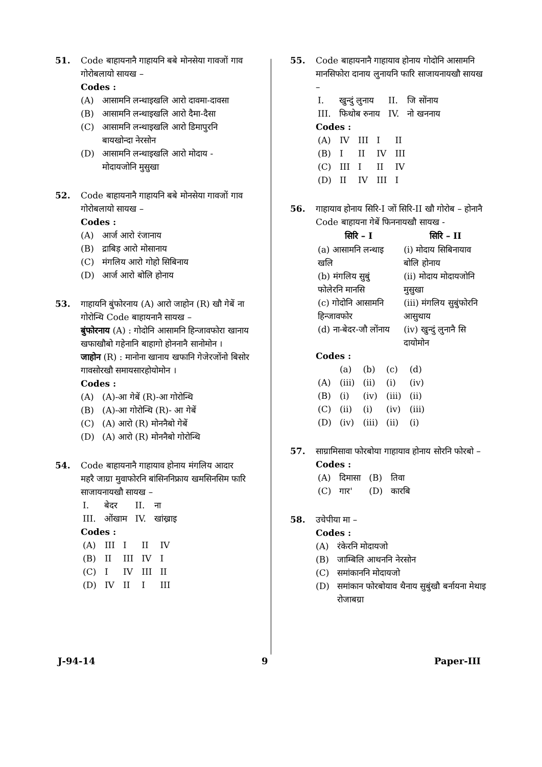51. Code बाहायनानै गाहायनि बबे मोनसेया गावजों गाव गोरोबलायो सायख –
Codes :
(A) आसामनि लन्थाइखलि आरो दावमा-दावसा
(B) आसामनि लन्थाइखलि आरो दैमा-दैसा
(C) आसामनि लन्थाइखलि आरो डिमापुरनि बायखोन्दा नेरसोन
(D) आसामनि लन्थाइखलि आरो मोदाय - मोदायजोनि मुसुखा
52. Code बाहायनानै गाहायनि बबे मोनसेया गावजों गाव गोरोबलायो सायख –
Codes :
(A) आर्ज आरो रंजानाय
(B) द्राबिड़ आरो मोसानाय
(C) मंगलिय आरो गोहो सिबिनाय
(D) आर्ज आरो बोलि होनाय
53. गाहायनि बुंफोरनाय (A) आरो जाहोन (R) खौ गेबें ना गोरोन्थि Code बाहायनानै सायख –
बुंफोरनाय (A) : गोदोनि आसामनि हिन्जावफोरा खानाय खफाखौबो गहेनानि बाहागो होननानै सानोमोन ।
जाहोन (R) : मानोना खानाय खफानि गेजेरजोंनो बिसोर गावसोरखौ समायसारहोयोमोन ।
Codes :
(A) (A)-आ गेबें (R)-आ गोरोन्थि
(B) (A)-आ गोरोन्थि (R)- आ गेबें
(C) (A) आरो (R) मोननैबो गेबें
(D) (A) आरो (R) मोननैबो गोरोन्थि
54. Code बाहायनानै गाहायाव होनाय मंगलिय आदार महरै जाग्रा मुवाफोरनि बांसिननिफ्राय खमसिनसिम फारि साजायनायखौ सायख –
| I. | बेदर | II. | ना |
| III. | ओंखाम | IV. | खांख्राइ |
Codes :
| (A) | III | I | II | IV |
| (B) | II | III | IV | I |
| (C) | I | IV | III | II |
| (D) | IV | II | I | III |
55. Code बाहायनानै गाहायाव होनाय गोदोनि आसामनि मानसिफोरा दानाय लुनायनि फारि साजायनायखौ सायख –
| I. | खुन्दुं लुनाय | II. | जि सोंनाय |
| III. | फिथोब रुनाय | IV. | नो खननाय |
Codes :
| (A) | IV | III | I | II |
| (B) | I | II | IV | III |
| (C) | III | I | II | IV |
| (D) | II | IV | III | I |
56. गाहायाव होनाय सिरि-I जों सिरि-II खौ गोरोब – होनानै Code बाहायना गेबें फिननायखौ सायख -
| सिरि – I | सिरि – II |
| --- | --- |
| (a) आसामनि लन्थाइ खलि | (i) मोदाय सिबिनायाव बोलि होनाय |
| (b) मंगलिय सुबुं फोलेरनि मानसि | (ii) मोदाय मोदायजोनि मुसुखा |
| (c) गोदोनि आसामनि हिन्जावफोर | (iii) मंगलिय सुबुंफोरनि आसुथाय |
| (d) ना-बेदर-जौ लोंनाय | (iv) खुन्दुं लुनानै सि दायोमोन |
Codes :
| | (a) | (b) | (c) | (d) |
| (A) | (iii) | (ii) | (i) | (iv) |
| (B) | (i) | (iv) | (iii) | (ii) |
| (C) | (ii) | (i) | (iv) | (iii) |
| (D) | (iv) | (iii) | (ii) | (i) |
57. साग्रामिसावा फोरबोया गाहायाव होनाय सोरनि फोरबो –
Codes :
| (A) | दिमासा | (B) | तिवा |
| (C) | गार' | (D) | कारबि |
58. उचेपीया मा –
Codes :
(A) रंकेरनि मोदायजो
(B) जाम्बिलि आथननि नेरसोन
(C) समांकाननि मोदायजो
(D) समांकान फोरबोयाव थैनाय सुबुंखौ बर्नायना मेथाइ रोजाबग्रा
J-94-14 9 Paper-III